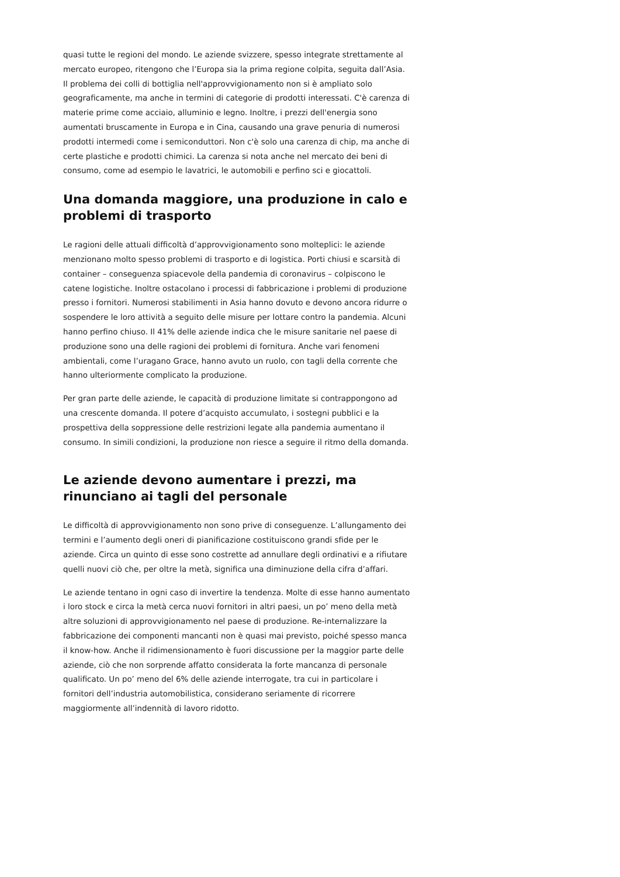quasi tutte le regioni del mondo. Le aziende svizzere, spesso integrate strettamente al mercato europeo, ritengono che l’Europa sia la prima regione colpita, seguita dall’Asia. Il problema dei colli di bottiglia nell'approvvigionamento non si è ampliato solo geograficamente, ma anche in termini di categorie di prodotti interessati. C'è carenza di materie prime come acciaio, alluminio e legno. Inoltre, i prezzi dell'energia sono aumentati bruscamente in Europa e in Cina, causando una grave penuria di numerosi prodotti intermedi come i semiconduttori. Non c'è solo una carenza di chip, ma anche di certe plastiche e prodotti chimici. La carenza si nota anche nel mercato dei beni di consumo, come ad esempio le lavatrici, le automobili e perfino sci e giocattoli.
Una domanda maggiore, una produzione in calo e problemi di trasporto
Le ragioni delle attuali difficoltà d’approvvigionamento sono molteplici: le aziende menzionano molto spesso problemi di trasporto e di logistica. Porti chiusi e scarsità di container – conseguenza spiacevole della pandemia di coronavirus – colpiscono le catene logistiche. Inoltre ostacolano i processi di fabbricazione i problemi di produzione presso i fornitori. Numerosi stabilimenti in Asia hanno dovuto e devono ancora ridurre o sospendere le loro attività a seguito delle misure per lottare contro la pandemia. Alcuni hanno perfino chiuso. Il 41% delle aziende indica che le misure sanitarie nel paese di produzione sono una delle ragioni dei problemi di fornitura. Anche vari fenomeni ambientali, come l’uragano Grace, hanno avuto un ruolo, con tagli della corrente che hanno ulteriormente complicato la produzione.
Per gran parte delle aziende, le capacità di produzione limitate si contrappongono ad una crescente domanda. Il potere d’acquisto accumulato, i sostegni pubblici e la prospettiva della soppressione delle restrizioni legate alla pandemia aumentano il consumo. In simili condizioni, la produzione non riesce a seguire il ritmo della domanda.
Le aziende devono aumentare i prezzi, ma rinunciano ai tagli del personale
Le difficoltà di approvvigionamento non sono prive di conseguenze. L’allungamento dei termini e l’aumento degli oneri di pianificazione costituiscono grandi sfide per le aziende. Circa un quinto di esse sono costrette ad annullare degli ordinativi e a rifiutare quelli nuovi ciò che, per oltre la metà, significa una diminuzione della cifra d’affari.
Le aziende tentano in ogni caso di invertire la tendenza. Molte di esse hanno aumentato i loro stock e circa la metà cerca nuovi fornitori in altri paesi, un po’ meno della metà altre soluzioni di approvvigionamento nel paese di produzione. Re-internalizzare la fabbricazione dei componenti mancanti non è quasi mai previsto, poiché spesso manca il know-how. Anche il ridimensionamento è fuori discussione per la maggior parte delle aziende, ciò che non sorprende affatto considerata la forte mancanza di personale qualificato. Un po’ meno del 6% delle aziende interrogate, tra cui in particolare i fornitori dell’industria automobilistica, considerano seriamente di ricorrere maggiormente all’indennità di lavoro ridotto.